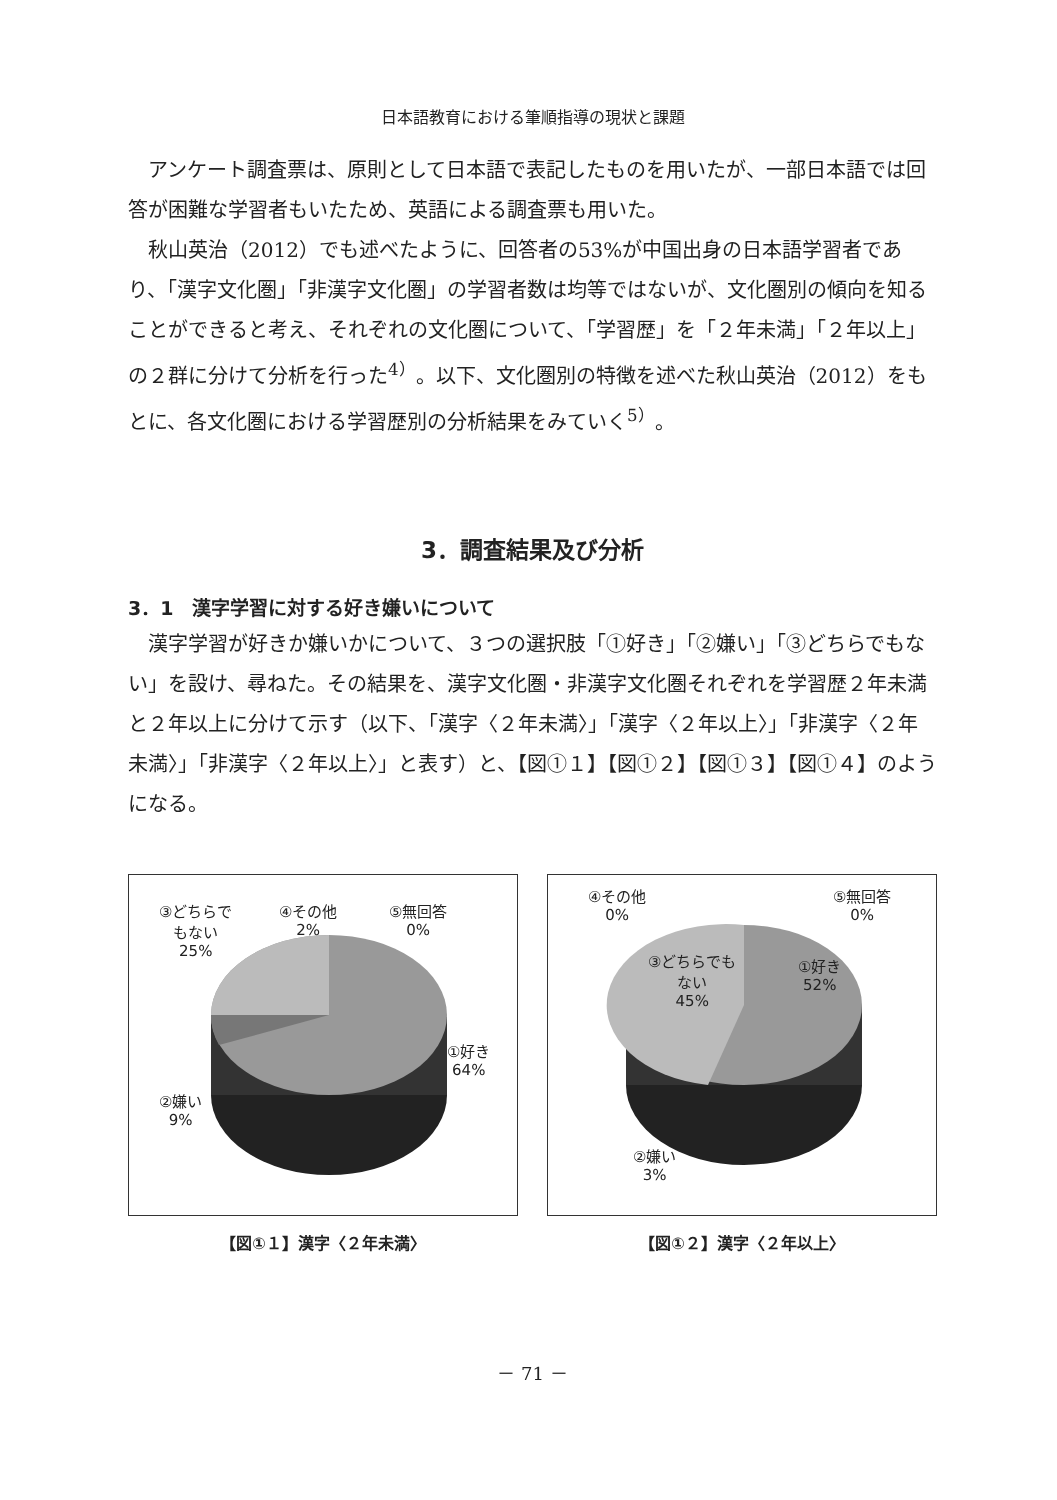日本語教育における筆順指導の現状と課題
アンケート調査票は、原則として日本語で表記したものを用いたが、一部日本語では回答が困難な学習者もいたため、英語による調査票も用いた。
秋山英治（2012）でも述べたように、回答者の53%が中国出身の日本語学習者であり、「漢字文化圏」「非漢字文化圏」の学習者数は均等ではないが、文化圏別の傾向を知ることができると考え、それぞれの文化圏について、「学習歴」を「２年未満」「２年以上」の２群に分けて分析を行った<sup>4）</sup>。以下、文化圏別の特徴を述べた秋山英治（2012）をもとに、各文化圏における学習歴別の分析結果をみていく<sup>5）</sup>。
3．調査結果及び分析
3．1　漢字学習に対する好き嫌いについて
漢字学習が好きか嫌いかについて、３つの選択肢「①好き」「②嫌い」「③どちらでもない」を設け、尋ねた。その結果を、漢字文化圏・非漢字文化圏それぞれを学習歴２年未満と２年以上に分けて示す（以下、「漢字〈２年未満〉」「漢字〈２年以上〉」「非漢字〈２年未満〉」「非漢字〈２年以上〉」と表す）と、【図①１】【図①２】【図①３】【図①４】のようになる。
③どちらで
もない
25%
④その他
2%
⑤無回答
0%
①好き
64%
②嫌い
9%
【図①１】漢字〈２年未満〉
④その他
0%
⑤無回答
0%
③どちらでも
ない
45%
①好き
52%
②嫌い
3%
【図①２】漢字〈２年以上〉
－ 71 －